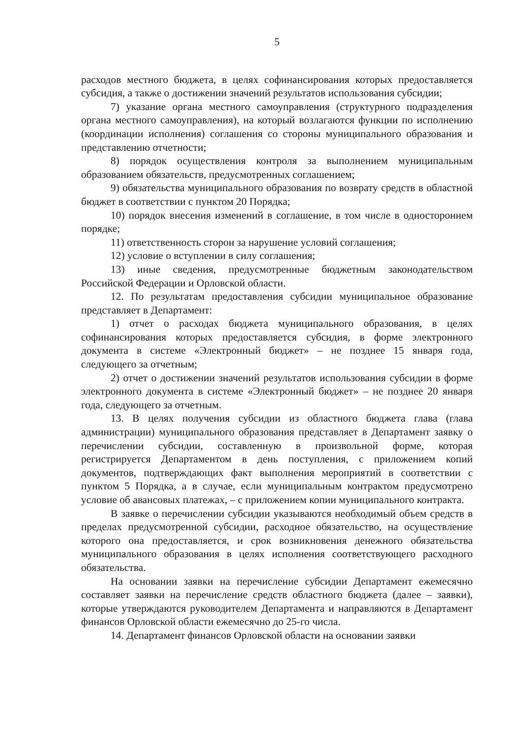5
расходов местного бюджета, в целях софинансирования которых предоставляется субсидия, а также о достижении значений результатов использования субсидии;
7) указание органа местного самоуправления (структурного подразделения органа местного самоуправления), на который возлагаются функции по исполнению (координации исполнения) соглашения со стороны муниципального образования и представлению отчетности;
8) порядок осуществления контроля за выполнением муниципальным образованием обязательств, предусмотренных соглашением;
9) обязательства муниципального образования по возврату средств в областной бюджет в соответствии с пунктом 20 Порядка;
10) порядок внесения изменений в соглашение, в том числе в одностороннем порядке;
11) ответственность сторон за нарушение условий соглашения;
12) условие о вступлении в силу соглашения;
13) иные сведения, предусмотренные бюджетным законодательством Российской Федерации и Орловской области.
12. По результатам предоставления субсидии муниципальное образование представляет в Департамент:
1) отчет о расходах бюджета муниципального образования, в целях софинансирования которых предоставляется субсидия, в форме электронного документа в системе «Электронный бюджет» – не позднее 15 января года, следующего за отчетным;
2) отчет о достижении значений результатов использования субсидии в форме электронного документа в системе «Электронный бюджет» – не позднее 20 января года, следующего за отчетным.
13. В целях получения субсидии из областного бюджета глава (глава администрации) муниципального образования представляет в Департамент заявку о перечислении субсидии, составленную в произвольной форме, которая регистрируется Департаментом в день поступления, с приложением копий документов, подтверждающих факт выполнения мероприятий в соответствии с пунктом 5 Порядка, а в случае, если муниципальным контрактом предусмотрено условие об авансовых платежах, – с приложением копии муниципального контракта.
В заявке о перечислении субсидии указываются необходимый объем средств в пределах предусмотренной субсидии, расходное обязательство, на осуществление которого она предоставляется, и срок возникновения денежного обязательства муниципального образования в целях исполнения соответствующего расходного обязательства.
На основании заявки на перечисление субсидии Департамент ежемесячно составляет заявки на перечисление средств областного бюджета (далее – заявки), которые утверждаются руководителем Департамента и направляются в Департамент финансов Орловской области ежемесячно до 25-го числа.
14. Департамент финансов Орловской области на основании заявки